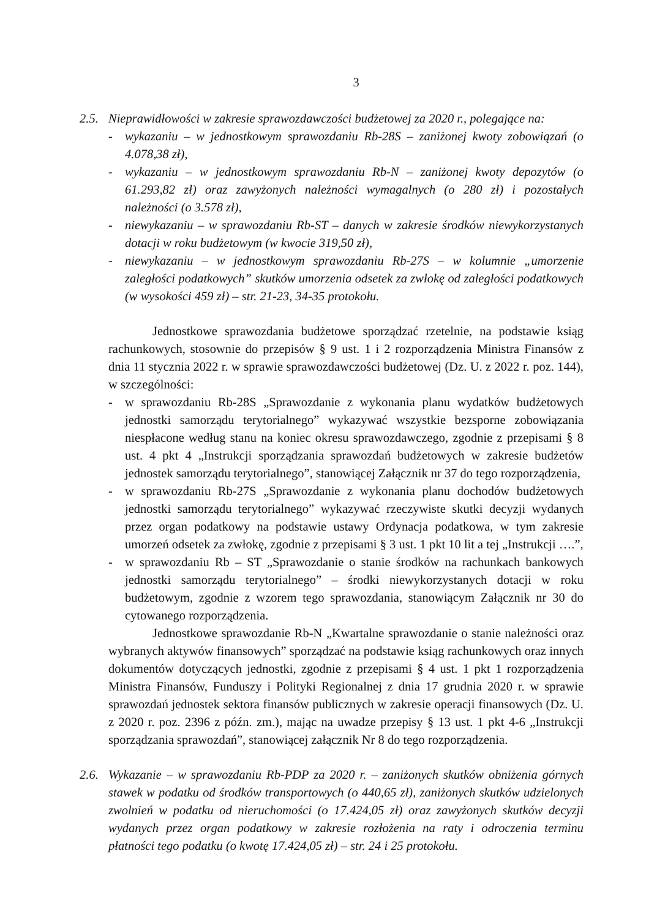3
2.5. Nieprawidłowości w zakresie sprawozdawczości budżetowej za 2020 r., polegające na:
- wykazaniu – w jednostkowym sprawozdaniu Rb-28S – zaniżonej kwoty zobowiązań (o 4.078,38 zł),
- wykazaniu – w jednostkowym sprawozdaniu Rb-N – zaniżonej kwoty depozytów (o 61.293,82 zł) oraz zawyżonych należności wymagalnych (o 280 zł) i pozostałych należności (o 3.578 zł),
- niewykazaniu – w sprawozdaniu Rb-ST – danych w zakresie środków niewykorzystanych dotacji w roku budżetowym (w kwocie 319,50 zł),
- niewykazaniu – w jednostkowym sprawozdaniu Rb-27S – w kolumnie „umorzenie zaległości podatkowych” skutków umorzenia odsetek za zwłokę od zaległości podatkowych (w wysokości 459 zł) – str. 21-23, 34-35 protokołu.
Jednostkowe sprawozdania budżetowe sporządzać rzetelnie, na podstawie ksiąg rachunkowych, stosownie do przepisów § 9 ust. 1 i 2 rozporządzenia Ministra Finansów z dnia 11 stycznia 2022 r. w sprawie sprawozdawczości budżetowej (Dz. U. z 2022 r. poz. 144), w szczególności:
- w sprawozdaniu Rb-28S „Sprawozdanie z wykonania planu wydatków budżetowych jednostki samorządu terytorialnego” wykazywać wszystkie bezsporne zobowiązania niespłacone według stanu na koniec okresu sprawozdawczego, zgodnie z przepisami § 8 ust. 4 pkt 4 „Instrukcji sporządzania sprawozdań budżetowych w zakresie budżetów jednostek samorządu terytorialnego”, stanowiącej Załącznik nr 37 do tego rozporządzenia,
- w sprawozdaniu Rb-27S „Sprawozdanie z wykonania planu dochodów budżetowych jednostki samorządu terytorialnego” wykazywać rzeczywiste skutki decyzji wydanych przez organ podatkowy na podstawie ustawy Ordynacja podatkowa, w tym zakresie umorzeń odsetek za zwłokę, zgodnie z przepisami § 3 ust. 1 pkt 10 lit a tej „Instrukcji ….”,
- w sprawozdaniu Rb – ST „Sprawozdanie o stanie środków na rachunkach bankowych jednostki samorządu terytorialnego” – środki niewykorzystanych dotacji w roku budżetowym, zgodnie z wzorem tego sprawozdania, stanowiącym Załącznik nr 30 do cytowanego rozporządzenia.
Jednostkowe sprawozdanie Rb-N „Kwartalne sprawozdanie o stanie należności oraz wybranych aktywów finansowych” sporządzać na podstawie ksiąg rachunkowych oraz innych dokumentów dotyczących jednostki, zgodnie z przepisami § 4 ust. 1 pkt 1 rozporządzenia Ministra Finansów, Funduszy i Polityki Regionalnej z dnia 17 grudnia 2020 r. w sprawie sprawozdań jednostek sektora finansów publicznych w zakresie operacji finansowych (Dz. U. z 2020 r. poz. 2396 z późn. zm.), mając na uwadze przepisy § 13 ust. 1 pkt 4-6 „Instrukcji sporządzania sprawozdań”, stanowiącej załącznik Nr 8 do tego rozporządzenia.
2.6. Wykazanie – w sprawozdaniu Rb-PDP za 2020 r. – zaniżonych skutków obniżenia górnych stawek w podatku od środków transportowych (o 440,65 zł), zaniżonych skutków udzielonych zwolnień w podatku od nieruchomości (o 17.424,05 zł) oraz zawyżonych skutków decyzji wydanych przez organ podatkowy w zakresie rozłożenia na raty i odroczenia terminu płatności tego podatku (o kwotę 17.424,05 zł) – str. 24 i 25 protokołu.